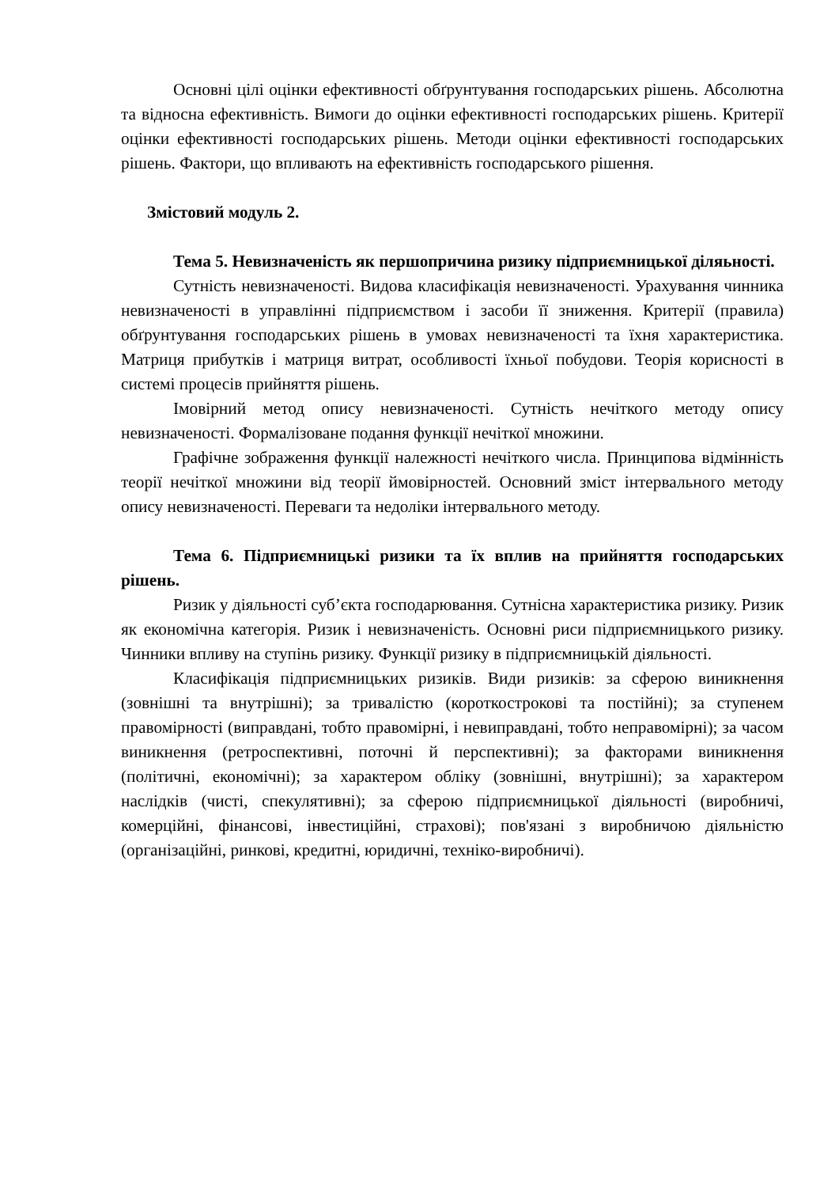Основні цілі оцінки ефективності обґрунтування господарських рішень. Абсолютна та відносна ефективність. Вимоги до оцінки ефективності господарських рішень. Критерії оцінки ефективності господарських рішень. Методи оцінки ефективності господарських рішень. Фактори, що впливають на ефективність господарського рішення.
Змістовий модуль 2.
Тема 5. Невизначеність як першопричина ризику підприємницької діляьності.
Сутність невизначеності. Видова класифікація невизначеності. Урахування чинника невизначеності в управлінні підприємством і засоби її зниження. Критерії (правила) обґрунтування господарських рішень в умовах невизначеності та їхня характеристика. Матриця прибутків і матриця витрат, особливості їхньої побудови. Теорія корисності в системі процесів прийняття рішень.
Імовірний метод опису невизначеності. Сутність нечіткого методу опису невизначеності. Формалізоване подання функції нечіткої множини.
Графічне зображення функції належності нечіткого числа. Принципова відмінність теорії нечіткої множини від теорії ймовірностей. Основний зміст інтервального методу опису невизначеності. Переваги та недоліки інтервального методу.
Тема 6. Підприємницькі ризики та їх вплив на прийняття господарських рішень.
Ризик у діяльності суб’єкта господарювання. Сутнісна характеристика ризику. Ризик як економічна категорія. Ризик і невизначеність. Основні риси підприємницького ризику. Чинники впливу на ступінь ризику. Функції ризику в підприємницькій діяльності.
Класифікація підприємницьких ризиків. Види ризиків: за сферою виникнення (зовнішні та внутрішні); за тривалістю (короткострокові та постійні); за ступенем правомірності (виправдані, тобто правомірні, і невиправдані, тобто неправомірні); за часом виникнення (ретроспективні, поточні й перспективні); за факторами виникнення (політичні, економічні); за характером обліку (зовнішні, внутрішні); за характером наслідків (чисті, спекулятивні); за сферою підприємницької діяльності (виробничі, комерційні, фінансові, інвестиційні, страхові); пов'язані з виробничою діяльністю (організаційні, ринкові, кредитні, юридичні, техніко-виробничі).